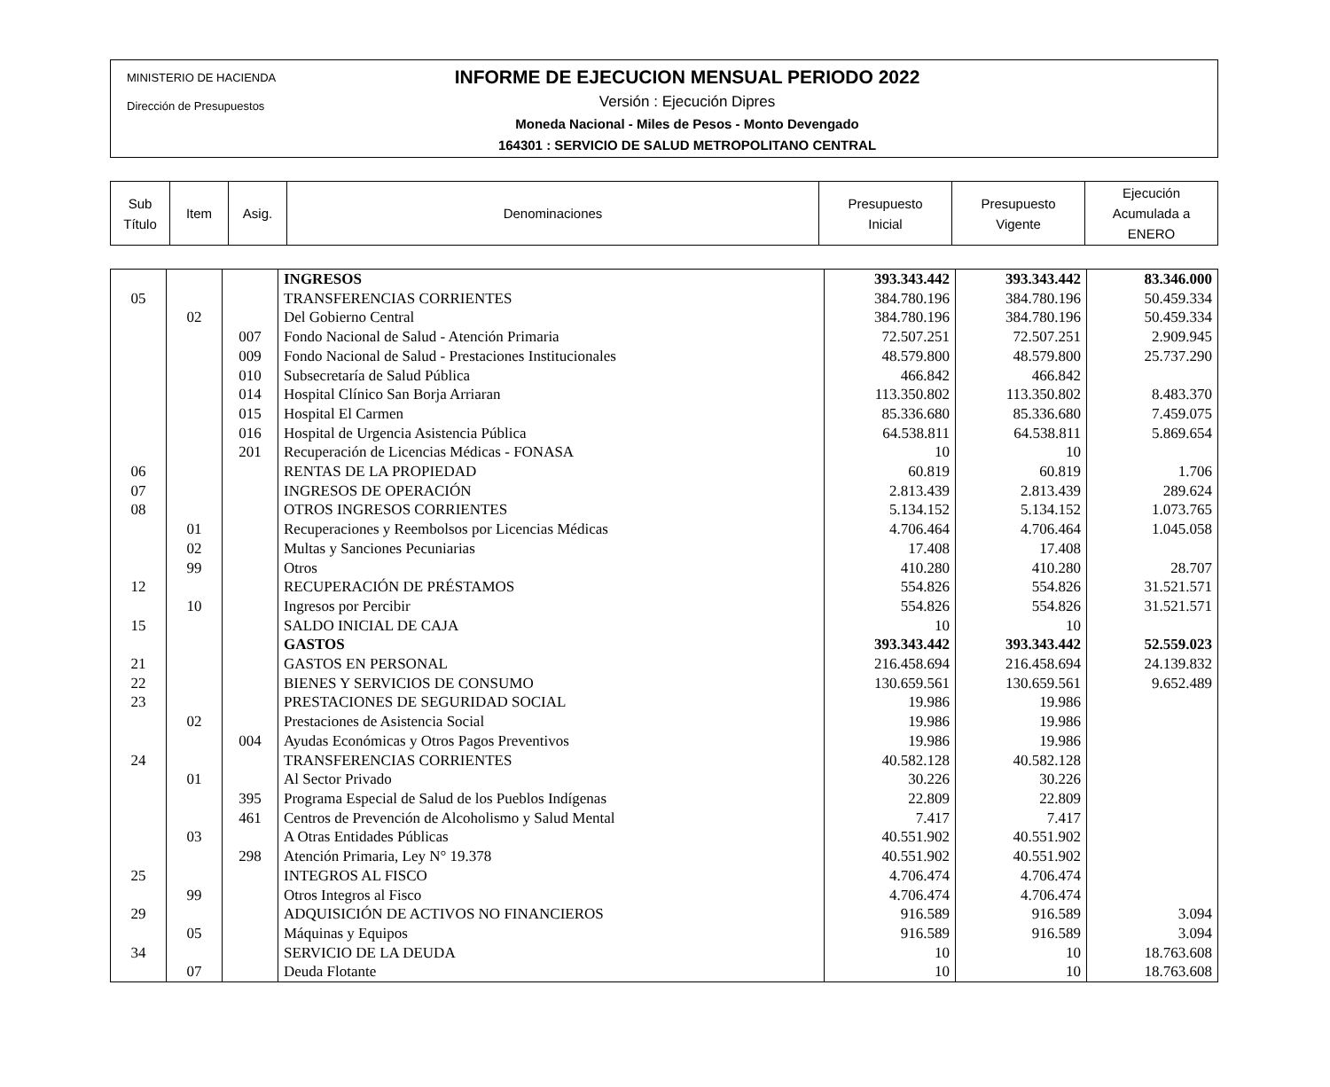MINISTERIO DE HACIENDA
Dirección de Presupuestos
INFORME DE EJECUCION MENSUAL PERIODO 2022
Versión : Ejecución Dipres
Moneda Nacional - Miles de Pesos - Monto Devengado
164301 : SERVICIO DE SALUD METROPOLITANO CENTRAL
| Sub Título | Item | Asig. | Denominaciones | Presupuesto Inicial | Presupuesto Vigente | Ejecución Acumulada a ENERO |
| | | | INGRESOS | 393.343.442 | 393.343.442 | 83.346.000 |
| 05 | | | TRANSFERENCIAS CORRIENTES | 384.780.196 | 384.780.196 | 50.459.334 |
| | 02 | | Del Gobierno Central | 384.780.196 | 384.780.196 | 50.459.334 |
| | | 007 | Fondo Nacional de Salud - Atención Primaria | 72.507.251 | 72.507.251 | 2.909.945 |
| | | 009 | Fondo Nacional de Salud - Prestaciones Institucionales | 48.579.800 | 48.579.800 | 25.737.290 |
| | | 010 | Subsecretaría de Salud Pública | 466.842 | 466.842 | |
| | | 014 | Hospital Clínico San Borja Arriaran | 113.350.802 | 113.350.802 | 8.483.370 |
| | | 015 | Hospital El Carmen | 85.336.680 | 85.336.680 | 7.459.075 |
| | | 016 | Hospital de Urgencia Asistencia Pública | 64.538.811 | 64.538.811 | 5.869.654 |
| | | 201 | Recuperación de Licencias Médicas - FONASA | 10 | 10 | |
| 06 | | | RENTAS DE LA PROPIEDAD | 60.819 | 60.819 | 1.706 |
| 07 | | | INGRESOS DE OPERACIÓN | 2.813.439 | 2.813.439 | 289.624 |
| 08 | | | OTROS INGRESOS CORRIENTES | 5.134.152 | 5.134.152 | 1.073.765 |
| | 01 | | Recuperaciones y Reembolsos por Licencias Médicas | 4.706.464 | 4.706.464 | 1.045.058 |
| | 02 | | Multas y Sanciones Pecuniarias | 17.408 | 17.408 | |
| | 99 | | Otros | 410.280 | 410.280 | 28.707 |
| 12 | | | RECUPERACIÓN DE PRÉSTAMOS | 554.826 | 554.826 | 31.521.571 |
| | 10 | | Ingresos por Percibir | 554.826 | 554.826 | 31.521.571 |
| 15 | | | SALDO INICIAL DE CAJA | 10 | 10 | |
| | | | GASTOS | 393.343.442 | 393.343.442 | 52.559.023 |
| 21 | | | GASTOS EN PERSONAL | 216.458.694 | 216.458.694 | 24.139.832 |
| 22 | | | BIENES Y SERVICIOS DE CONSUMO | 130.659.561 | 130.659.561 | 9.652.489 |
| 23 | | | PRESTACIONES DE SEGURIDAD SOCIAL | 19.986 | 19.986 | |
| | 02 | | Prestaciones de Asistencia Social | 19.986 | 19.986 | |
| | | 004 | Ayudas Económicas y Otros Pagos Preventivos | 19.986 | 19.986 | |
| 24 | | | TRANSFERENCIAS CORRIENTES | 40.582.128 | 40.582.128 | |
| | 01 | | Al Sector Privado | 30.226 | 30.226 | |
| | | 395 | Programa Especial de Salud de los Pueblos Indígenas | 22.809 | 22.809 | |
| | | 461 | Centros de Prevención de Alcoholismo y Salud Mental | 7.417 | 7.417 | |
| | 03 | | A Otras Entidades Públicas | 40.551.902 | 40.551.902 | |
| | | 298 | Atención Primaria, Ley N° 19.378 | 40.551.902 | 40.551.902 | |
| 25 | | | INTEGROS AL FISCO | 4.706.474 | 4.706.474 | |
| | 99 | | Otros Integros al Fisco | 4.706.474 | 4.706.474 | |
| 29 | | | ADQUISICIÓN DE ACTIVOS NO FINANCIEROS | 916.589 | 916.589 | 3.094 |
| | 05 | | Máquinas y Equipos | 916.589 | 916.589 | 3.094 |
| 34 | | | SERVICIO DE LA DEUDA | 10 | 10 | 18.763.608 |
| | 07 | | Deuda Flotante | 10 | 10 | 18.763.608 |